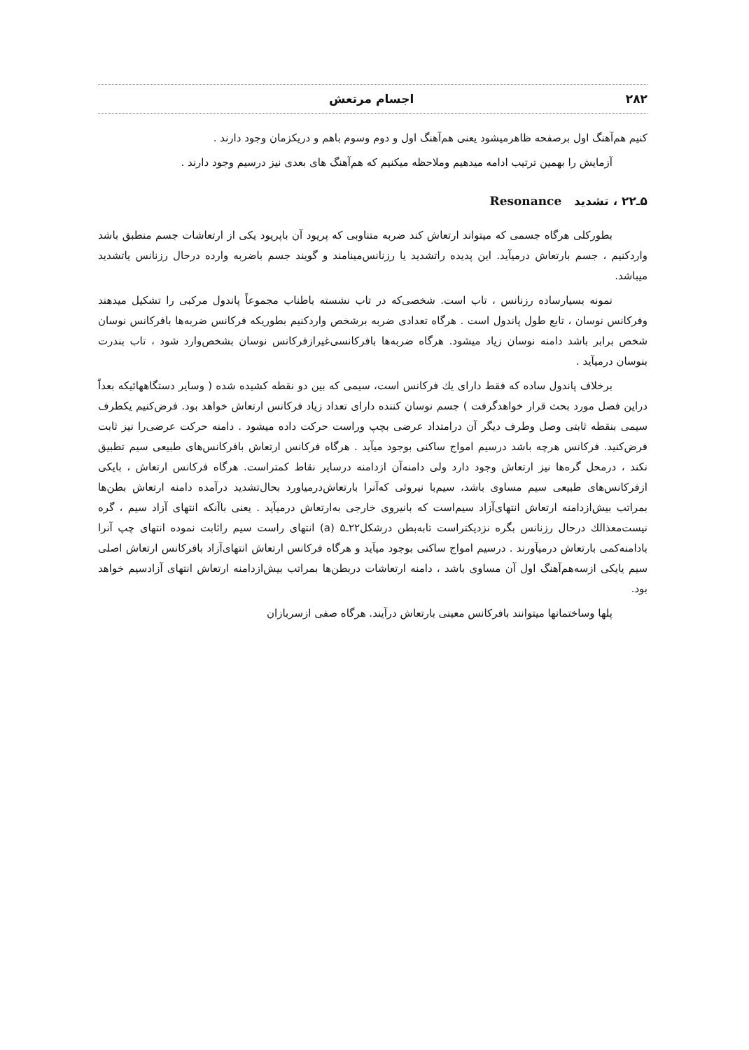۲۸۲ اجسام مرتعش
کنیم هم‌آهنگ اول برصفحه ظاهرمیشود یعنی هم‌آهنگ اول و دوم وسوم باهم و دریکزمان وجود دارند .
آزمایش را بهمین ترتیب ادامه میدهیم وملاحظه میکنیم که هم‌آهنگ های بعدی نیز درسیم وجود دارند .
۵ـ۲۲ ، تشدید Resonance
بطورکلی هرگاه جسمی که میتواند ارتعاش کند ضربه متناوبی که پریود آن باپریود یکی از ارتعاشات جسم منطبق باشد واردکنیم ، جسم بارتعاش درمیآید. این پدیده راتشدید یا رزنانس‌مینامند و گویند جسم باضربه وارده درحال رزنانس یاتشدید میباشد.
نمونه بسیارساده رزنانس ، تاب است. شخصی‌که در تاب نشسته باطناب مجموعاً پاندول مرکبی را تشکیل میدهند وفرکانس نوسان ، تابع طول پاندول است . هرگاه تعدادی ضربه برشخص واردکنیم بطوریکه فرکانس ضربه‌ها بافرکانس نوسان شخص برابر باشد دامنه نوسان زیاد میشود. هرگاه ضربه‌ها بافرکانسی‌غیرازفرکانس نوسان بشخص‌وارد شود ، تاب بندرت بنوسان درمیآید .
برخلاف پاندول ساده که فقط دارای یك فرکانس است، سیمی که بین دو نقطه کشیده شده ( وسایر دستگاههائیکه بعداً دراین فصل مورد بحث قرار خواهدگرفت ) جسم نوسان کننده دارای تعداد زیاد فرکانس ارتعاش خواهد بود. فرض‌کنیم یکطرف سیمی بنقطه ثابتی وصل وطرف دیگر آن درامتداد عرضی بچپ وراست حرکت داده میشود . دامنه حرکت عرضی‌را نیز ثابت فرض‌کنید. فرکانس هرچه باشد درسیم امواج ساکنی بوجود میآید . هرگاه فرکانس ارتعاش بافرکانس‌های طبیعی سیم تطبیق نکند ، درمحل گره‌ها نیز ارتعاش وجود دارد ولی دامنه‌آن ازدامنه درسایر نقاط کمتراست. هرگاه فرکانس ارتعاش ، بایکی ازفرکانس‌های طبیعی سیم مساوی باشد، سیم‌با نیروئی که‌آنرا بارتعاش‌درمیاورد بحال‌تشدید درآمده دامنه ارتعاش بطن‌ها بمراتب بیش‌ازدامنه ارتعاش انتهای‌آزاد سیم‌است که بانیروی خارجی به‌ارتعاش درمیآید . یعنی باآنکه انتهای آزاد سیم ، گره نیست‌معذالك درحال رزنانس بگره نزدیکتراست تابه‌بطن درشکل۲۲ـ۵ (a) انتهای راست سیم راثابت نموده انتهای چپ آنرا بادامنه‌کمی بارتعاش درمیآورند . درسیم امواج ساکنی بوجود میآید و هرگاه فرکانس ارتعاش انتهای‌آزاد بافرکانس ارتعاش اصلی سیم یایکی ازسه‌هم‌آهنگ اول آن مساوی باشد ، دامنه ارتعاشات دربطن‌ها بمراتب بیش‌ازدامنه ارتعاش انتهای آزادسیم خواهد بود.
پلها وساختمانها میتوانند بافرکانس معینی بارتعاش درآیند. هرگاه صفی ازسربازان